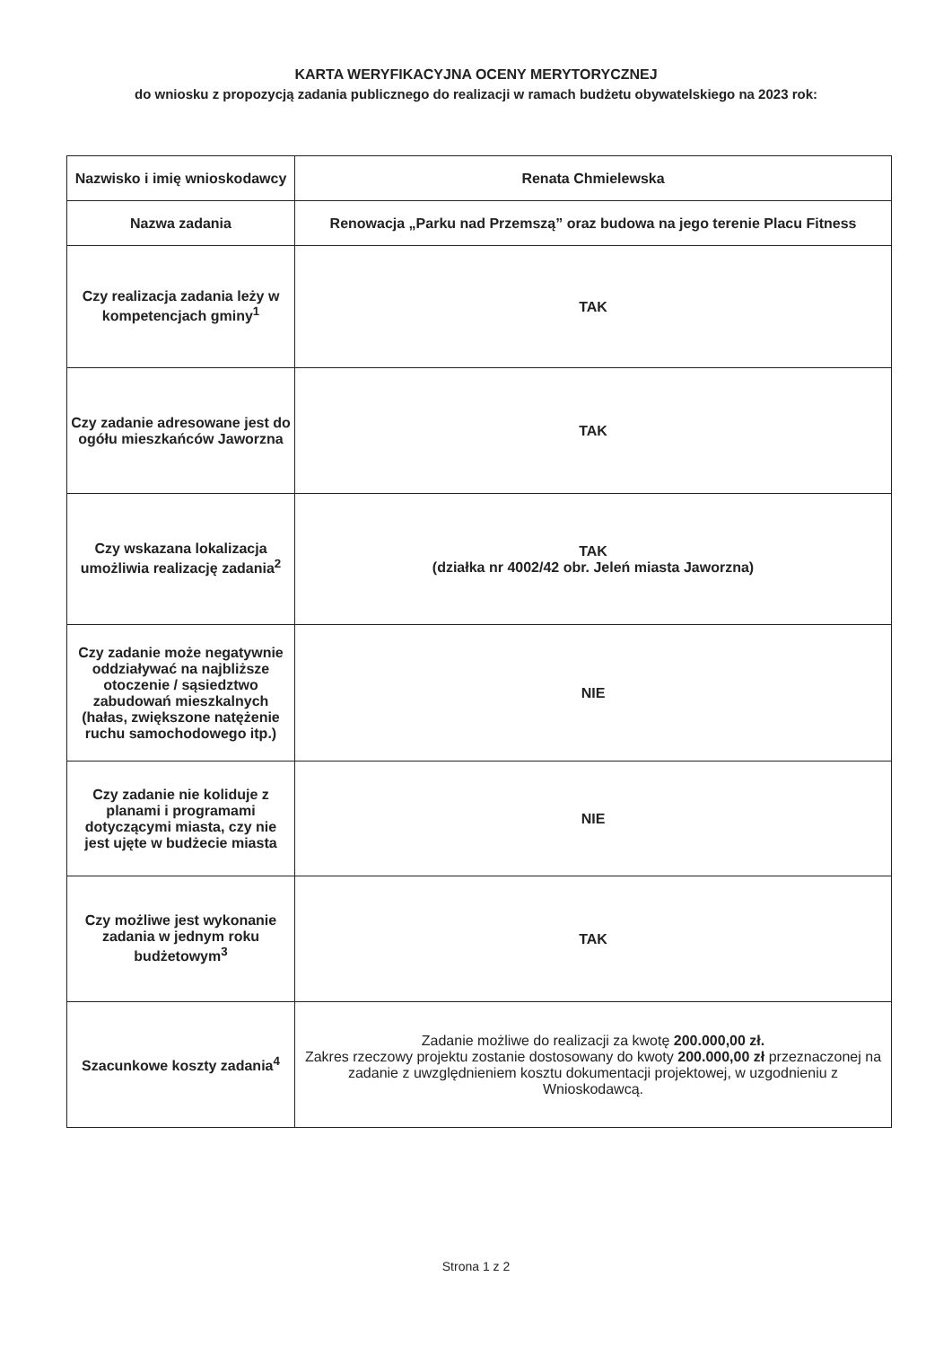KARTA WERYFIKACYJNA OCENY MERYTORYCZNEJ
do wniosku z propozycją zadania publicznego do realizacji w ramach budżetu obywatelskiego na 2023 rok:
| Nazwisko i imię wnioskodawcy | Renata Chmielewska |
| Nazwa zadania | Renowacja „Parku nad Przemszą” oraz budowa na jego terenie Placu Fitness |
| Czy realizacja zadania leży w kompetencjach gminy<sup>1</sup> | TAK |
| Czy zadanie adresowane jest do ogółu mieszkańców Jaworzna | TAK |
| Czy wskazana lokalizacja umożliwia realizację zadania<sup>2</sup> | TAK (działka nr 4002/42 obr. Jeleń miasta Jaworzna) |
| Czy zadanie może negatywnie oddziaływać na najbliższe otoczenie / sąsiedztwo zabudowań mieszkalnych (hałas, zwiększone natężenie ruchu samochodowego itp.) | NIE |
| Czy zadanie nie koliduje z planami i programami dotyczącymi miasta, czy nie jest ujęte w budżecie miasta | NIE |
| Czy możliwe jest wykonanie zadania w jednym roku budżetowym<sup>3</sup> | TAK |
| Szacunkowe koszty zadania<sup>4</sup> | Zadanie możliwe do realizacji za kwotę 200.000,00 zł. Zakres rzeczowy projektu zostanie dostosowany do kwoty 200.000,00 zł przeznaczonej na zadanie z uwzględnieniem kosztu dokumentacji projektowej, w uzgodnieniu z Wnioskodawcą. |
Strona 1 z 2